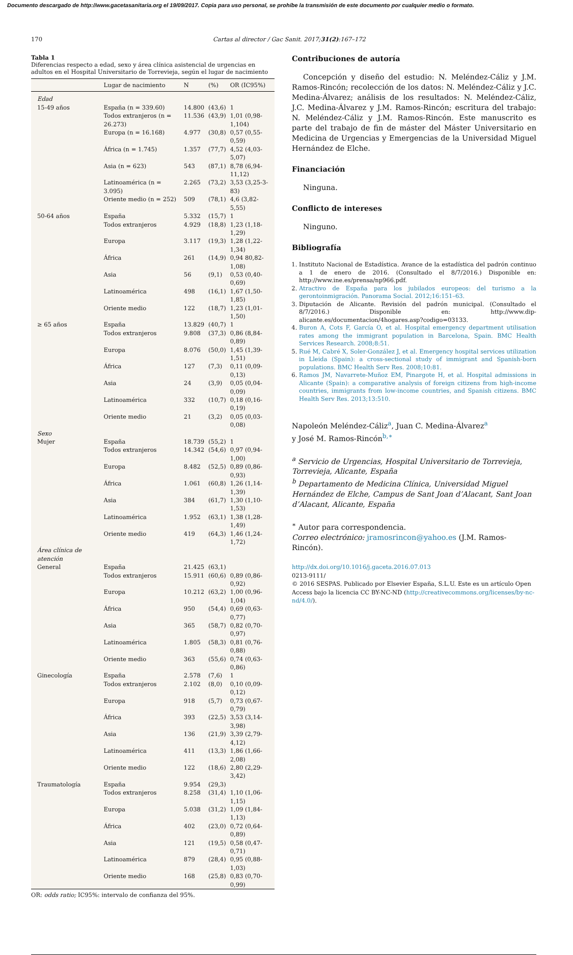Documento descargado de http://www.gacetasanitaria.org el 19/09/2017. Copia para uso personal, se prohíbe la transmisión de este documento por cualquier medio o formato.
170 Cartas al director / Gac Sanit. 2017;31(2):167–172
Tabla 1
Diferencias respecto a edad, sexo y área clínica asistencial de urgencias en adultos en el Hospital Universitario de Torrevieja, según el lugar de nacimiento
| | Lugar de nacimiento | N | (%) | OR (IC95%) |
| --- | --- | --- | --- | --- |
| Edad | | | | |
| 15-49 años | España (n = 339.60) | 14.800 | (43,6) | 1 |
| | Todos extranjeros (n = 26.273) | 11.536 | (43,9) | 1,01 (0,98-1,104) |
| | Europa (n = 16.168) | 4.977 | (30,8) | 0,57 (0,55-0,59) |
| | África (n = 1.745) | 1.357 | (77,7) | 4,52 (4,03-5,07) |
| | Asia (n = 623) | 543 | (87,1) | 8,78 (6,94-11,12) |
| | Latinoamérica (n = 3.095) | 2.265 | (73,2) | 3,53 (3,25-3-83) |
| | Oriente medio (n = 252) | 509 | (78,1) | 4,6 (3,82-5,55) |
| 50-64 años | España | 5.332 | (15,7) | 1 |
| | Todos extranjeros | 4.929 | (18,8) | 1,23 (1,18-1,29) |
| | Europa | 3.117 | (19,3) | 1,28 (1,22-1,34) |
| | África | 261 | (14,9) | 0,94 80,82-1,08) |
| | Asia | 56 | (9,1) | 0,53 (0,40-0,69) |
| | Latinoamérica | 498 | (16,1) | 1,67 (1,50-1,85) |
| | Oriente medio | 122 | (18,7) | 1,23 (1,01-1,50) |
| ≥ 65 años | España | 13.829 | (40,7) | 1 |
| | Todos extranjeros | 9.808 | (37,3) | 0,86 (8,84-0,89) |
| | Europa | 8.076 | (50,0) | 1,45 (1,39-1,51) |
| | África | 127 | (7,3) | 0,11 (0,09-0,13) |
| | Asia | 24 | (3,9) | 0,05 (0,04-0,09) |
| | Latinoamérica | 332 | (10,7) | 0,18 (0,16-0,19) |
| | Oriente medio | 21 | (3,2) | 0,05 (0,03-0,08) |
| Sexo | | | | |
| Mujer | España | 18.739 | (55,2) | 1 |
| | Todos extranjeros | 14.342 | (54,6) | 0,97 (0,94-1,00) |
| | Europa | 8.482 | (52,5) | 0,89 (0,86-0,93) |
| | África | 1.061 | (60,8) | 1,26 (1,14-1,39) |
| | Asia | 384 | (61,7) | 1,30 (1,10-1,53) |
| | Latinoamérica | 1.952 | (63,1) | 1,38 (1,28-1,49) |
| | Oriente medio | 419 | (64,3) | 1,46 (1,24-1,72) |
| Área clínica de atención | | | | |
| General | España | 21.425 | (63,1) | |
| | Todos extranjeros | 15.911 | (60,6) | 0,89 (0,86-0,92) |
| | Europa | 10.212 | (63,2) | 1,00 (0,96-1,04) |
| | África | 950 | (54,4) | 0,69 (0,63-0,77) |
| | Asia | 365 | (58,7) | 0,82 (0,70-0,97) |
| | Latinoamérica | 1.805 | (58,3) | 0,81 (0,76-0,88) |
| | Oriente medio | 363 | (55,6) | 0,74 (0,63-0,86) |
| Ginecología | España | 2.578 | (7,6) | 1 |
| | Todos extranjeros | 2.102 | (8,0) | 0,10 (0,09-0,12) |
| | Europa | 918 | (5,7) | 0,73 (0,67-0,79) |
| | África | 393 | (22,5) | 3,53 (3,14-3,98) |
| | Asia | 136 | (21,9) | 3,39 (2,79-4,12) |
| | Latinoamérica | 411 | (13,3) | 1,86 (1,66-2,08) |
| | Oriente medio | 122 | (18,6) | 2,80 (2,29-3,42) |
| Traumatología | España | 9.954 | (29,3) | |
| | Todos extranjeros | 8.258 | (31,4) | 1,10 (1,06-1,15) |
| | Europa | 5.038 | (31,2) | 1,09 (1,84-1,13) |
| | África | 402 | (23,0) | 0,72 (0,64-0,89) |
| | Asia | 121 | (19,5) | 0,58 (0,47-0,71) |
| | Latinoamérica | 879 | (28,4) | 0,95 (0,88-1,03) |
| | Oriente medio | 168 | (25,8) | 0,83 (0,70-0,99) |
OR: odds ratio; IC95%: intervalo de confianza del 95%.
Contribuciones de autoría
Concepción y diseño del estudio: N. Meléndez-Cáliz y J.M. Ramos-Rincón; recolección de los datos: N. Meléndez-Cáliz y J.C. Medina-Álvarez; análisis de los resultados: N. Meléndez-Cáliz, J.C. Medina-Álvarez y J.M. Ramos-Rincón; escritura del trabajo: N. Meléndez-Cáliz y J.M. Ramos-Rincón. Este manuscrito es parte del trabajo de fin de máster del Máster Universitario en Medicina de Urgencias y Emergencias de la Universidad Miguel Hernández de Elche.
Financiación
Ninguna.
Conflicto de intereses
Ninguno.
Bibliografía
1. Instituto Nacional de Estadística. Avance de la estadística del padrón continuo a 1 de enero de 2016. (Consultado el 8/7/2016.) Disponible en: http://www.ine.es/prensa/np966.pdf.
2. Atractivo de España para los jubilados europeos: del turismo a la gerontoinmigración. Panorama Social. 2012;16:151–63.
3. Diputación de Alicante. Revisión del padrón municipal. (Consultado el 8/7/2016.) Disponible en: http://www.dip-alicante.es/documentacion/4hogares.asp?codigo=03133.
4. Buron A, Cots F, García O, et al. Hospital emergency department utilisation rates among the immigrant population in Barcelona, Spain. BMC Health Services Research. 2008;8:51.
5. Rué M, Cabré X, Soler-González J, et al. Emergency hospital services utilization in Lleida (Spain): a cross-sectional study of immigrant and Spanish-born populations. BMC Health Serv Res. 2008;10:81.
6. Ramos JM, Navarrete-Muñoz EM, Pinargote H, et al. Hospital admissions in Alicante (Spain): a comparative analysis of foreign citizens from high-income countries, immigrants from low-income countries, and Spanish citizens. BMC Health Serv Res. 2013;13:510.
Napoleón Meléndez-Cáliz<sup>a</sup>, Juan C. Medina-Álvarez<sup>a</sup>
y José M. Ramos-Rincón<sup>b,∗</sup>
<sup>a</sup> Servicio de Urgencias, Hospital Universitario de Torrevieja, Torrevieja, Alicante, España
<sup>b</sup> Departamento de Medicina Clínica, Universidad Miguel Hernández de Elche, Campus de Sant Joan d’Alacant, Sant Joan d’Alacant, Alicante, España
<sup>∗</sup> Autor para correspondencia.
Correo electrónico: jramosrincon@yahoo.es (J.M. Ramos-Rincón).
http://dx.doi.org/10.1016/j.gaceta.2016.07.013
0213-9111/
© 2016 SESPAS. Publicado por Elsevier España, S.L.U. Este es un artículo Open Access bajo la licencia CC BY-NC-ND (http://creativecommons.org/licenses/by-nc-nd/4.0/).